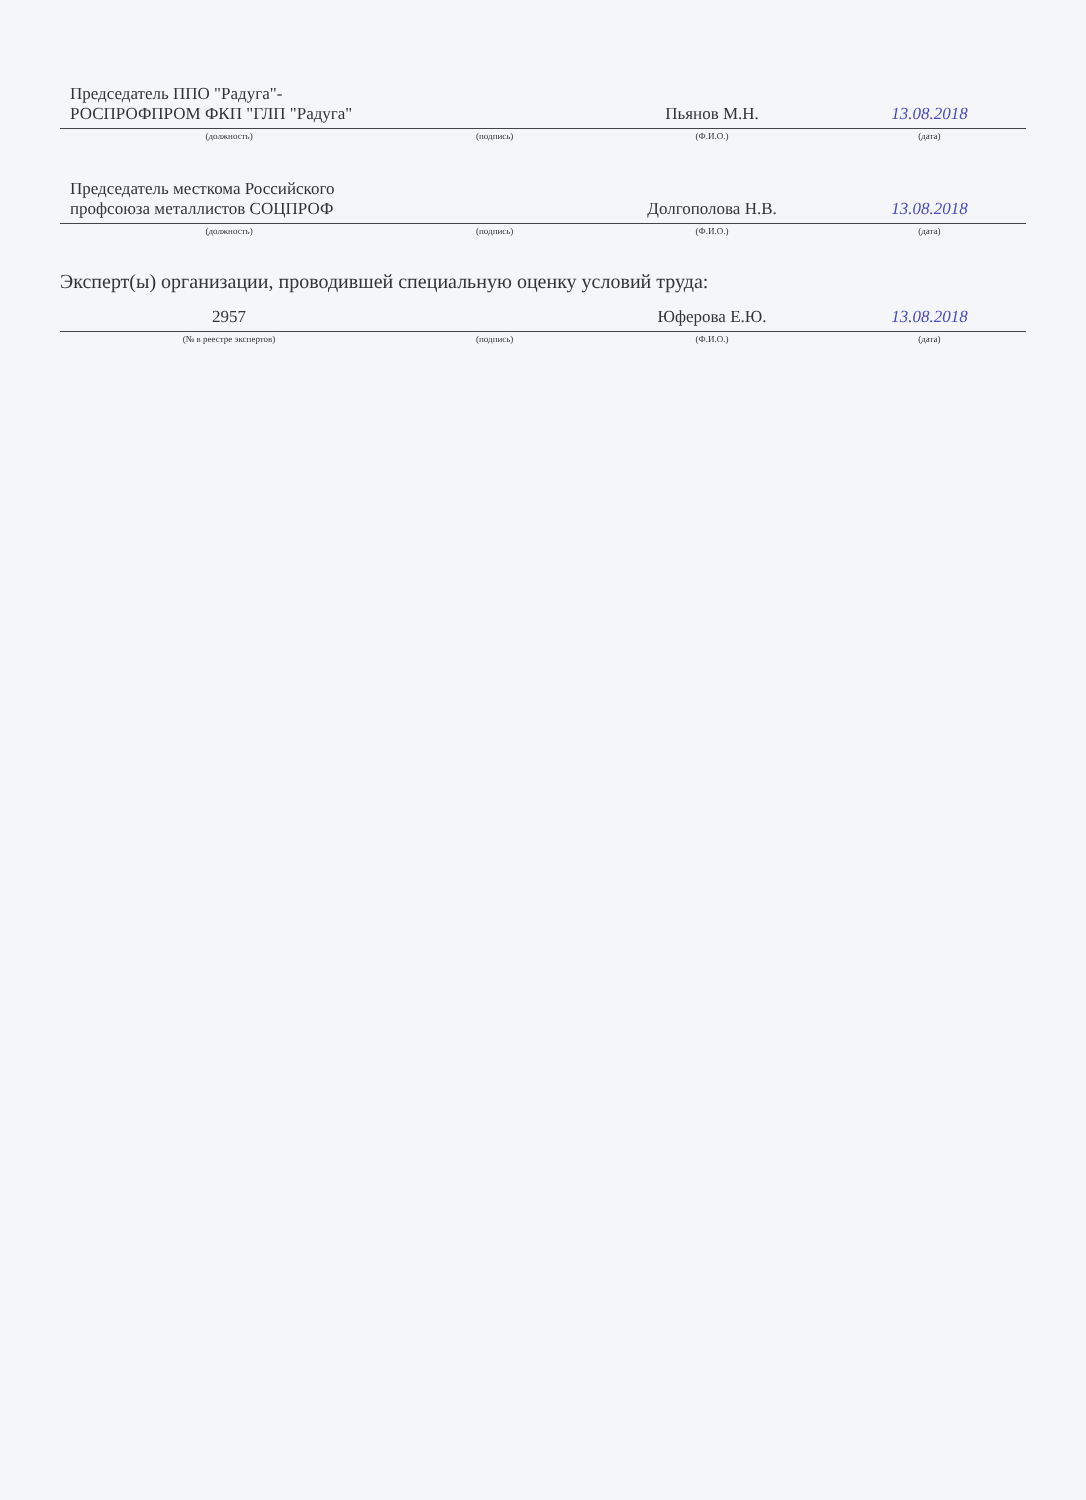| Председатель ППО "Радуга"- РОСПРОФПРОМ ФКП "ГЛП "Радуга" | | Пьянов М.Н. | 13.08.2018 |
| (должность) | (подпись) | (Ф.И.О.) | (дата) |
| Председатель месткома Российского профсоюза металлистов СОЦПРОФ | | Долгополова Н.В. | 13.08.2018 |
| (должность) | (подпись) | (Ф.И.О.) | (дата) |
Эксперт(ы) организации, проводившей специальную оценку условий труда:
| 2957 | | Юферова Е.Ю. | 13.08.2018 |
| (№ в реестре экспертов) | (подпись) | (Ф.И.О.) | (дата) |